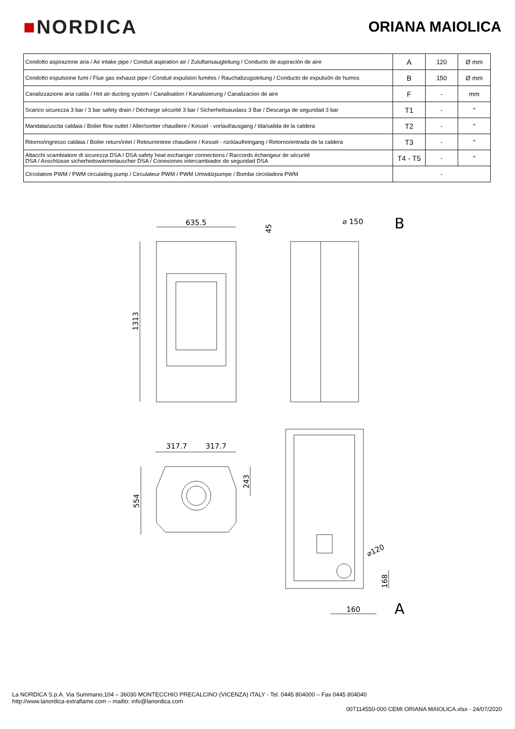■NORDICA
ORIANA MAIOLICA
| Condotto aspirazione aria / Air intake pipe / Conduit aspiration air / Zuluftansaugleitung / Conducto de aspiración de aire | A | 120 | Ø mm |
| Condotto espulsione fumi / Flue gas exhaust pipe / Conduit expulsion fumées / Rauchabzugsleitung / Conducto de expulsión de humos | B | 150 | Ø mm |
| Canalizzazione aria calda / Hot air ducting system / Canalisation / Kanalisierung / Canalizacion de aire | F | - | mm |
| Scarico sicurezza 3 bar / 3 bar safety drain / Décharge sécurité 3 bar / Sicherheitsauslass 3 Bar / Descarga de seguridad 3 bar | T1 | - | " |
| Mandata/uscita caldaia / Boiler flow outlet / Aller/sortier chaudiere / Kessel - vorlauf/ausgang / Ida/salida de la caldera | T2 | - | " |
| Ritorno/ingresso caldaia / Boiler return/inlet / Retour/entree chaudiere / Kessel - rücklauf/eingang / Retorno/entrada de la caldera | T3 | - | " |
| Attacchi scambiatore di sicurezza DSA / DSA safety heat exchanger connections / Raccords échangeur de sécurité DSA / Anschlüsse sicherheitswärmetauscher DSA / Conexiones intercambiador de seguridad DSA | T4 - T5 | - | " |
| Circolatore PWM / PWM circulating pump / Circulateur PWM / PWM Umwälzpumpe / Bomba circoladora PWM | - | | |
635.5
1313
45
⌀ 150
B
317.7
317.7
554
243
⌀120
168
160
A
La NORDICA S.p.A. Via Summano,104 – 36030 MONTECCHIO PRECALCINO (VICENZA) ITALY - Tel. 0445 804000 – Fax 0445 804040
http://www.lanordica-extraflame.com – mailto: info@lanordica.com
007114550-000 CEMI ORIANA MAIOLICA.xlsx - 24/07/2020